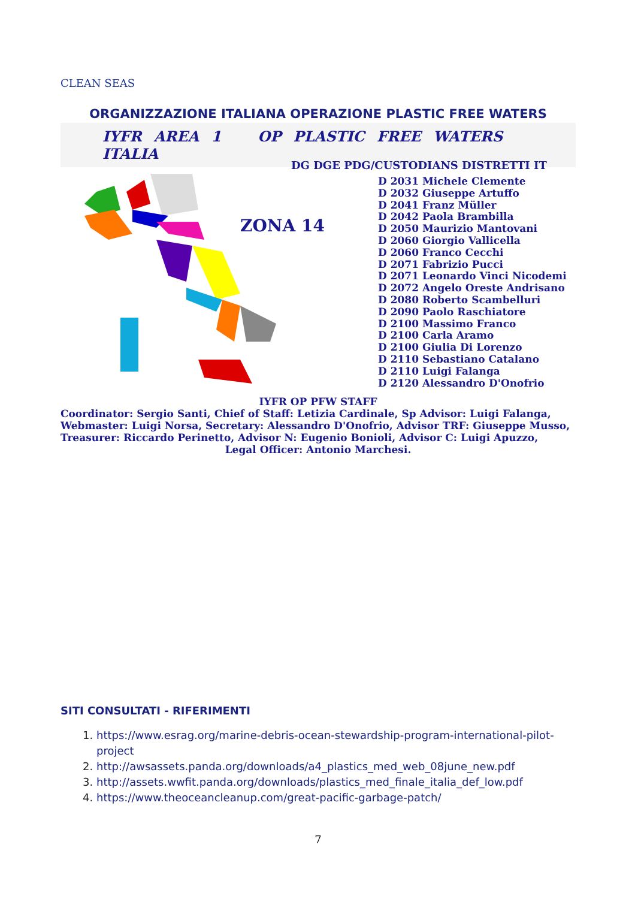CLEAN SEAS
ORGANIZZAZIONE ITALIANA OPERAZIONE PLASTIC FREE WATERS
IYFR AREA 1 OP PLASTIC FREE WATERS ITALIA
ZONA 14
DG DGE PDG/CUSTODIANS DISTRETTI IT
D 2031 Michele Clemente
D 2032 Giuseppe Artuffo
D 2041 Franz Müller
D 2042 Paola Brambilla
D 2050 Maurizio Mantovani
D 2060 Giorgio Vallicella
D 2060 Franco Cecchi
D 2071 Fabrizio Pucci
D 2071 Leonardo Vinci Nicodemi
D 2072 Angelo Oreste Andrisano
D 2080 Roberto Scambelluri
D 2090 Paolo Raschiatore
D 2100 Massimo Franco
D 2100 Carla Aramo
D 2100 Giulia Di Lorenzo
D 2110 Sebastiano Catalano
D 2110 Luigi Falanga
D 2120 Alessandro D'Onofrio
IYFR OP PFW STAFF
Coordinator: Sergio Santi, Chief of Staff: Letizia Cardinale, Sp Advisor: Luigi Falanga,
Webmaster: Luigi Norsa, Secretary: Alessandro D'Onofrio, Advisor TRF: Giuseppe Musso,
Treasurer: Riccardo Perinetto, Advisor N: Eugenio Bonioli, Advisor C: Luigi Apuzzo,
Legal Officer: Antonio Marchesi.
SITI CONSULTATI - RIFERIMENTI
1. https://www.esrag.org/marine-debris-ocean-stewardship-program-international-pilot-project
2. http://awsassets.panda.org/downloads/a4_plastics_med_web_08june_new.pdf
3. http://assets.wwfit.panda.org/downloads/plastics_med_finale_italia_def_low.pdf
4. https://www.theoceancleanup.com/great-pacific-garbage-patch/
7